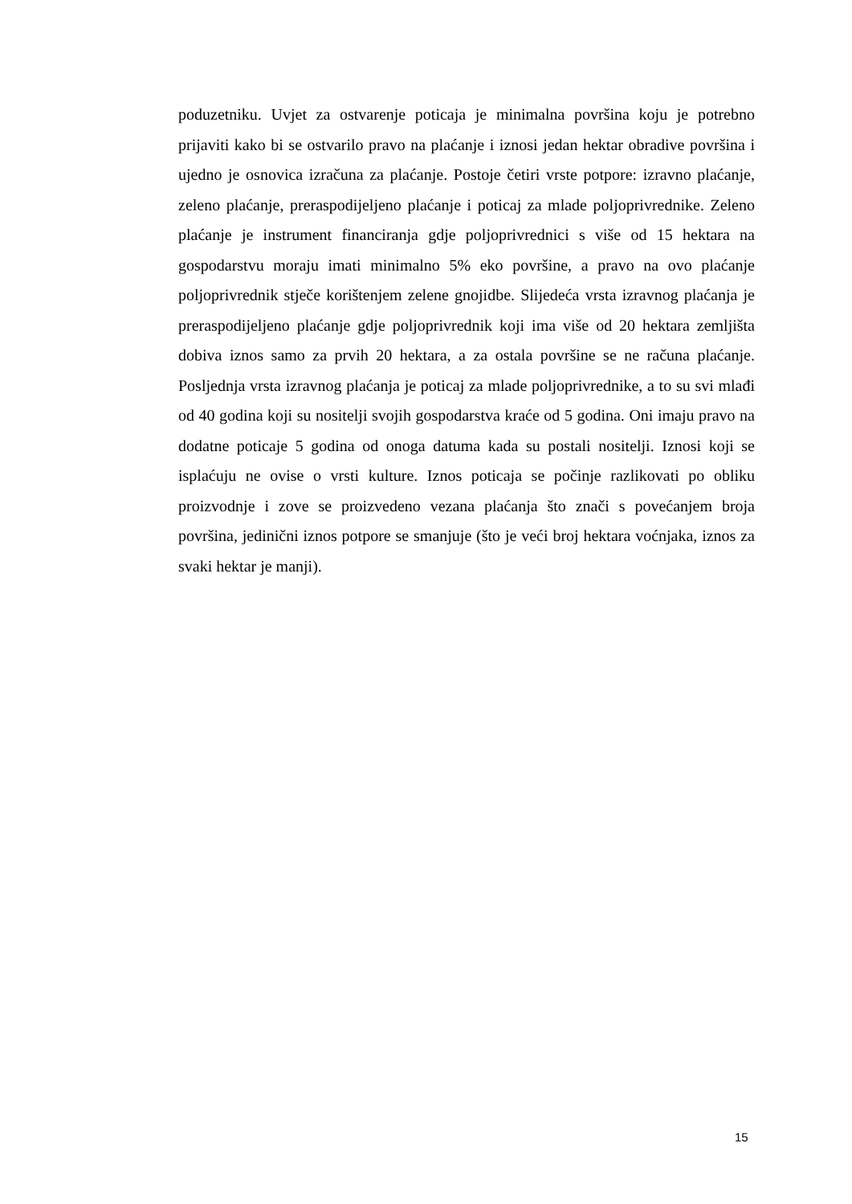poduzetniku. Uvjet za ostvarenje poticaja je minimalna površina koju je potrebno prijaviti kako bi se ostvarilo pravo na plaćanje i iznosi jedan hektar obradive površina i ujedno je osnovica izračuna za plaćanje. Postoje četiri vrste potpore: izravno plaćanje, zeleno plaćanje, preraspodijeljeno plaćanje i poticaj za mlade poljoprivrednike. Zeleno plaćanje je instrument financiranja gdje poljoprivrednici s više od 15 hektara na gospodarstvu moraju imati minimalno 5% eko površine, a pravo na ovo plaćanje poljoprivrednik stječe korištenjem zelene gnojidbe. Slijedeća vrsta izravnog plaćanja je preraspodijeljeno plaćanje gdje poljoprivrednik koji ima više od 20 hektara zemljišta dobiva iznos samo za prvih 20 hektara, a za ostala površine se ne računa plaćanje. Posljednja vrsta izravnog plaćanja je poticaj za mlade poljoprivrednike, a to su svi mlađi od 40 godina koji su nositelji svojih gospodarstva kraće od 5 godina. Oni imaju pravo na dodatne poticaje 5 godina od onoga datuma kada su postali nositelji. Iznosi koji se isplaćuju ne ovise o vrsti kulture. Iznos poticaja se počinje razlikovati po obliku proizvodnje i zove se proizvedeno vezana plaćanja što znači s povećanjem broja površina, jedinični iznos potpore se smanjuje (što je veći broj hektara voćnjaka, iznos za svaki hektar je manji).
15